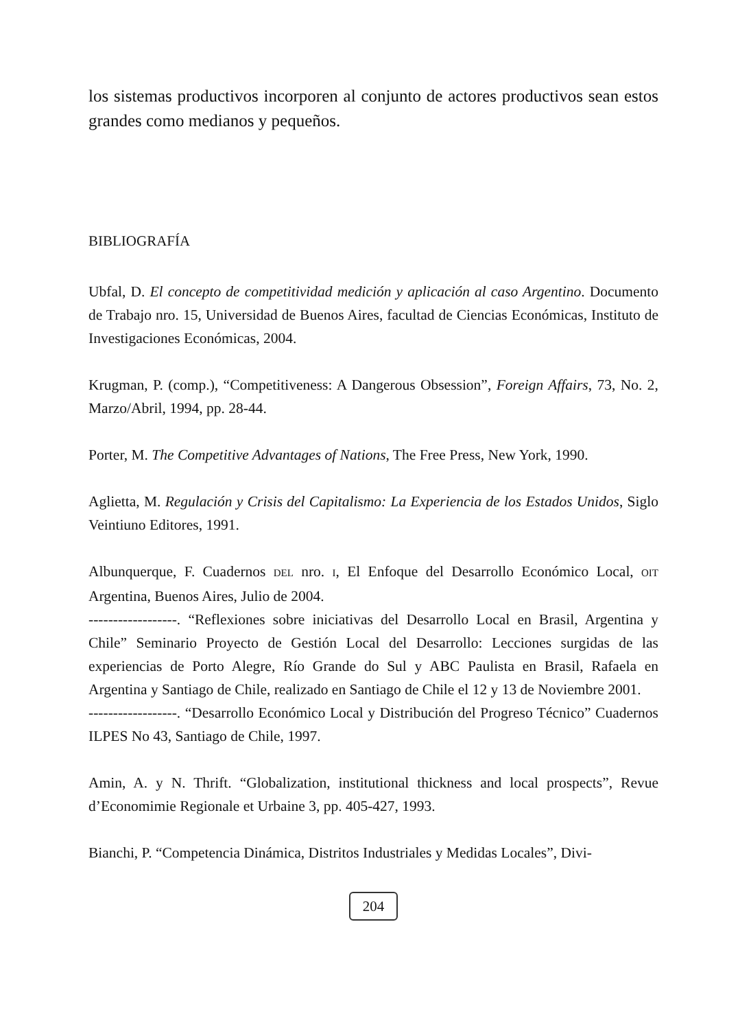los sistemas productivos incorporen al conjunto de actores productivos sean estos grandes como medianos y pequeños.
BIBLIOGRAFÍA
Ubfal, D. El concepto de competitividad medición y aplicación al caso Argentino. Documento de Trabajo nro. 15, Universidad de Buenos Aires, facultad de Ciencias Económicas, Instituto de Investigaciones Económicas, 2004.
Krugman, P. (comp.), “Competitiveness: A Dangerous Obsession”, Foreign Affairs, 73, No. 2, Marzo/Abril, 1994, pp. 28-44.
Porter, M. The Competitive Advantages of Nations, The Free Press, New York, 1990.
Aglietta, M. Regulación y Crisis del Capitalismo: La Experiencia de los Estados Unidos, Siglo Veintiuno Editores, 1991.
Albunquerque, F. Cuadernos DEL nro. I, El Enfoque del Desarrollo Económico Local, OIT Argentina, Buenos Aires, Julio de 2004.
------------------. “Reflexiones sobre iniciativas del Desarrollo Local en Brasil, Argentina y Chile” Seminario Proyecto de Gestión Local del Desarrollo: Lecciones surgidas de las experiencias de Porto Alegre, Río Grande do Sul y ABC Paulista en Brasil, Rafaela en Argentina y Santiago de Chile, realizado en Santiago de Chile el 12 y 13 de Noviembre 2001.
------------------. “Desarrollo Económico Local y Distribución del Progreso Técnico” Cuadernos ILPES No 43, Santiago de Chile, 1997.
Amin, A. y N. Thrift. “Globalization, institutional thickness and local prospects”, Revue d’Economimie Regionale et Urbaine 3, pp. 405-427, 1993.
Bianchi, P. “Competencia Dinámica, Distritos Industriales y Medidas Locales”, Divi-
204